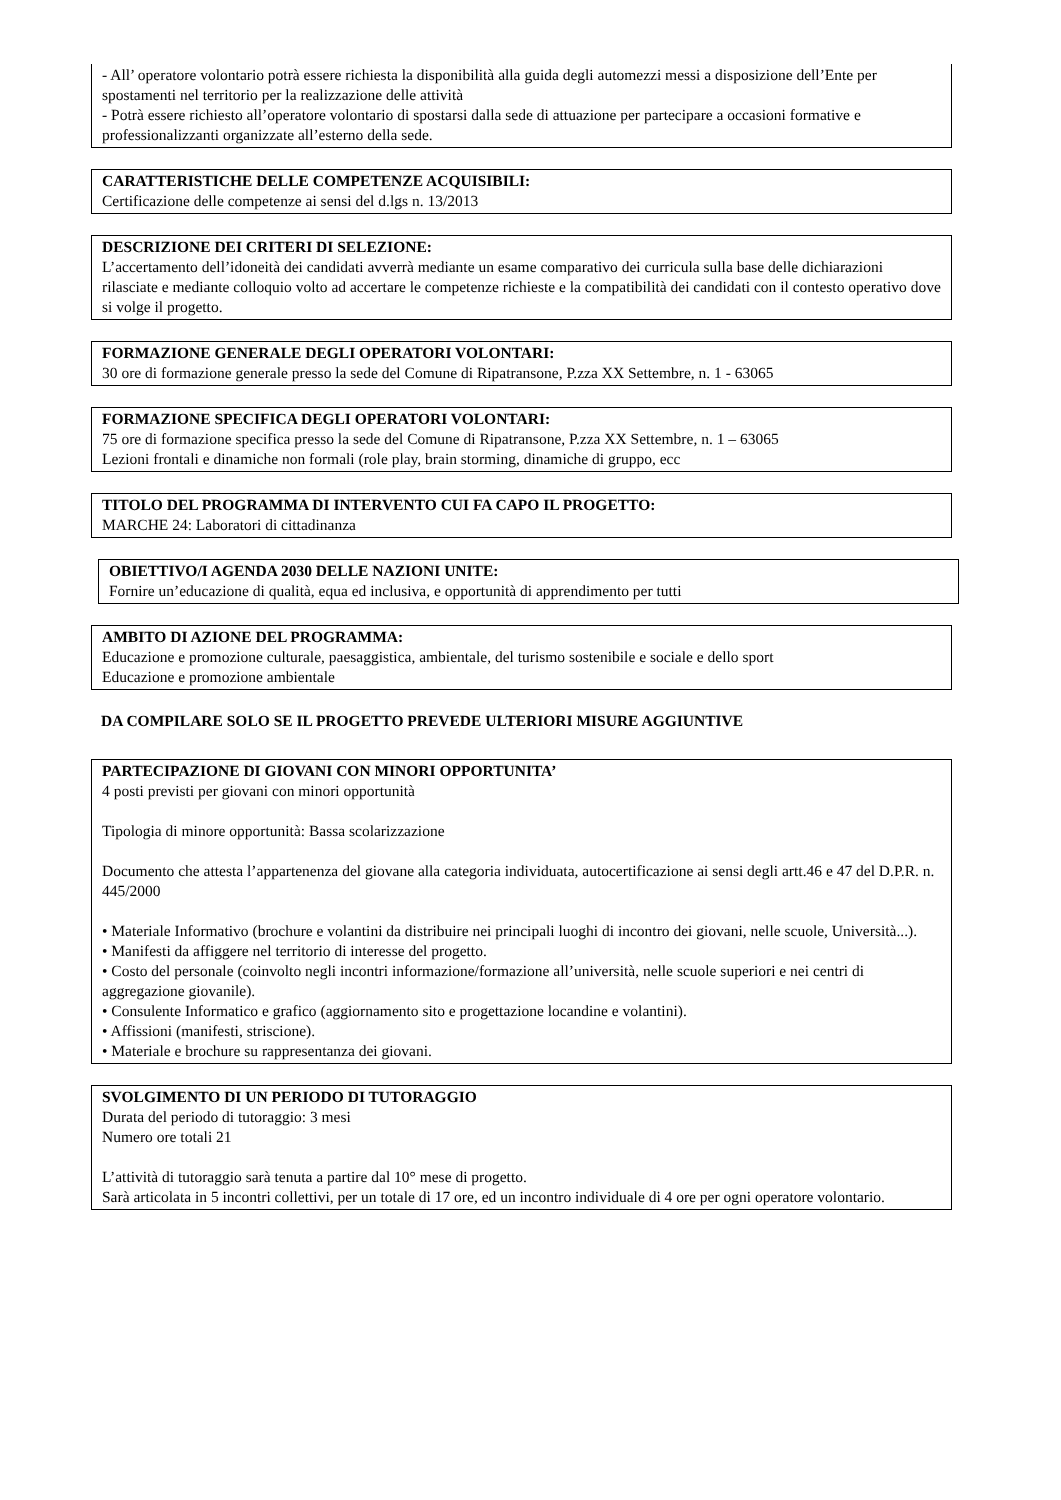- All’ operatore volontario potrà essere richiesta la disponibilità alla guida degli automezzi messi a disposizione dell’Ente per spostamenti nel territorio per la realizzazione delle attività
- Potrà essere richiesto all’operatore volontario di spostarsi dalla sede di attuazione per partecipare a occasioni formative e professionalizzanti organizzate all’esterno della sede.
CARATTERISTICHE DELLE COMPETENZE ACQUISIBILI:
Certificazione delle competenze ai sensi del d.lgs n. 13/2013
DESCRIZIONE DEI CRITERI DI SELEZIONE:
L’accertamento dell’idoneità dei candidati avverrà mediante un esame comparativo dei curricula sulla base delle dichiarazioni rilasciate e mediante colloquio volto ad accertare le competenze richieste e la compatibilità dei candidati con il contesto operativo dove si volge il progetto.
FORMAZIONE GENERALE DEGLI OPERATORI VOLONTARI:
30 ore di formazione generale presso la sede del Comune di Ripatransone, P.zza XX Settembre, n. 1 - 63065
FORMAZIONE SPECIFICA DEGLI OPERATORI VOLONTARI:
75 ore di formazione specifica presso la sede del Comune di Ripatransone, P.zza XX Settembre, n. 1 – 63065
Lezioni frontali e dinamiche non formali (role play, brain storming, dinamiche di gruppo, ecc
TITOLO DEL PROGRAMMA DI INTERVENTO CUI FA CAPO IL PROGETTO:
MARCHE 24: Laboratori di cittadinanza
OBIETTIVO/I AGENDA 2030 DELLE NAZIONI UNITE:
Fornire un’educazione di qualità, equa ed inclusiva, e opportunità di apprendimento per tutti
AMBITO DI AZIONE DEL PROGRAMMA:
Educazione e promozione culturale, paesaggistica, ambientale, del turismo sostenibile e sociale e dello sport
Educazione e promozione ambientale
DA COMPILARE SOLO SE IL PROGETTO PREVEDE ULTERIORI MISURE AGGIUNTIVE
PARTECIPAZIONE DI GIOVANI CON MINORI OPPORTUNITA’
4 posti previsti per giovani con minori opportunità
Tipologia di minore opportunità: Bassa scolarizzazione
Documento che attesta l’appartenenza del giovane alla categoria individuata, autocertificazione ai sensi degli artt.46 e 47 del D.P.R. n. 445/2000
• Materiale Informativo (brochure e volantini da distribuire nei principali luoghi di incontro dei giovani, nelle scuole, Università...).
• Manifesti da affiggere nel territorio di interesse del progetto.
• Costo del personale (coinvolto negli incontri informazione/formazione all’università, nelle scuole superiori e nei centri di aggregazione giovanile).
• Consulente Informatico e grafico (aggiornamento sito e progettazione locandine e volantini).
• Affissioni (manifesti, striscione).
• Materiale e brochure su rappresentanza dei giovani.
SVOLGIMENTO DI UN PERIODO DI TUTORAGGIO
Durata del periodo di tutoraggio: 3 mesi
Numero ore totali 21
L’attività di tutoraggio sarà tenuta a partire dal 10° mese di progetto.
Sarà articolata in 5 incontri collettivi, per un totale di 17 ore, ed un incontro individuale di 4 ore per ogni operatore volontario.